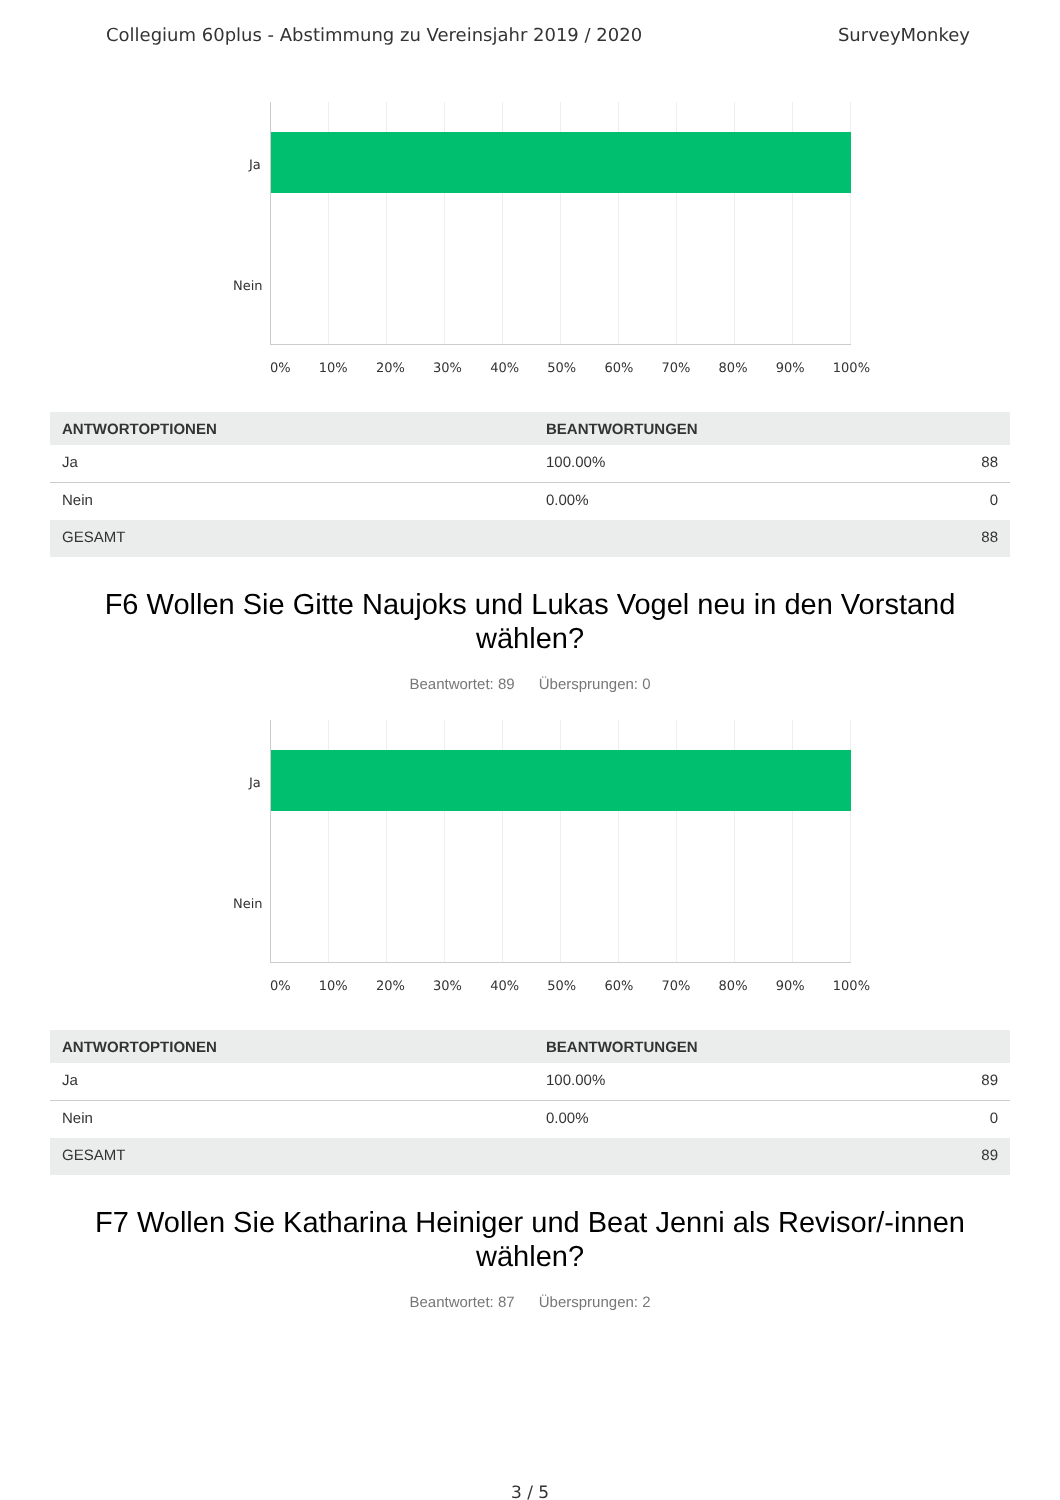Collegium 60plus - Abstimmung zu Vereinsjahr 2019 / 2020 SurveyMonkey
Ja
Nein
0% 10% 20% 30% 40% 50% 60% 70% 80% 90% 100%
| ANTWORTOPTIONEN | BEANTWORTUNGEN | |
| --- | --- | --- |
| Ja | 100.00% | 88 |
| Nein | 0.00% | 0 |
| GESAMT | | 88 |
F6 Wollen Sie Gitte Naujoks und Lukas Vogel neu in den Vorstand wählen?
Beantwortet: 89 Übersprungen: 0
Ja
Nein
0% 10% 20% 30% 40% 50% 60% 70% 80% 90% 100%
| ANTWORTOPTIONEN | BEANTWORTUNGEN | |
| --- | --- | --- |
| Ja | 100.00% | 89 |
| Nein | 0.00% | 0 |
| GESAMT | | 89 |
F7 Wollen Sie Katharina Heiniger und Beat Jenni als Revisor/-innen wählen?
Beantwortet: 87 Übersprungen: 2
3 / 5